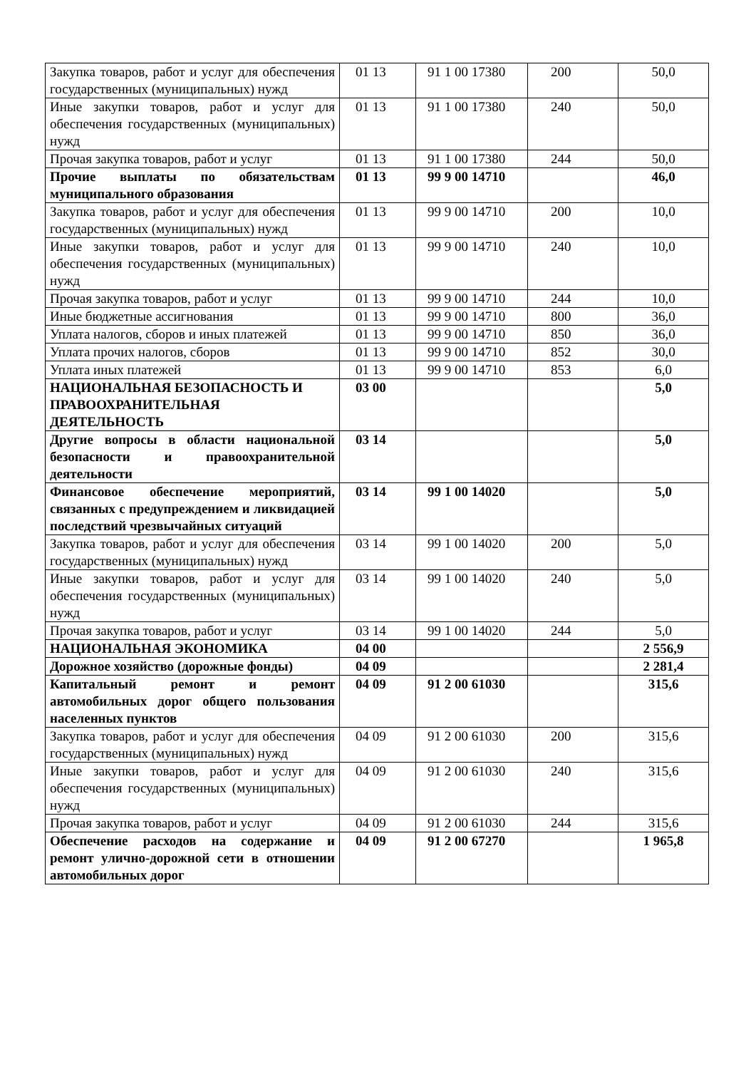| Закупка товаров, работ и услуг для обеспечения государственных (муниципальных) нужд | 01 13 | 91 1 00 17380 | 200 | 50,0 |
| Иные закупки товаров, работ и услуг для обеспечения государственных (муниципальных) нужд | 01 13 | 91 1 00 17380 | 240 | 50,0 |
| Прочая закупка товаров, работ и услуг | 01 13 | 91 1 00 17380 | 244 | 50,0 |
| Прочие выплаты по обязательствам муниципального образования | 01 13 | 99 9 00 14710 | | 46,0 |
| Закупка товаров, работ и услуг для обеспечения государственных (муниципальных) нужд | 01 13 | 99 9 00 14710 | 200 | 10,0 |
| Иные закупки товаров, работ и услуг для обеспечения государственных (муниципальных) нужд | 01 13 | 99 9 00 14710 | 240 | 10,0 |
| Прочая закупка товаров, работ и услуг | 01 13 | 99 9 00 14710 | 244 | 10,0 |
| Иные бюджетные ассигнования | 01 13 | 99 9 00 14710 | 800 | 36,0 |
| Уплата налогов, сборов и иных платежей | 01 13 | 99 9 00 14710 | 850 | 36,0 |
| Уплата прочих налогов, сборов | 01 13 | 99 9 00 14710 | 852 | 30,0 |
| Уплата иных платежей | 01 13 | 99 9 00 14710 | 853 | 6,0 |
| НАЦИОНАЛЬНАЯ БЕЗОПАСНОСТЬ И ПРАВООХРАНИТЕЛЬНАЯ ДЕЯТЕЛЬНОСТЬ | 03 00 | | | 5,0 |
| Другие вопросы в области национальной безопасности и правоохранительной деятельности | 03 14 | | | 5,0 |
| Финансовое обеспечение мероприятий, связанных с предупреждением и ликвидацией последствий чрезвычайных ситуаций | 03 14 | 99 1 00 14020 | | 5,0 |
| Закупка товаров, работ и услуг для обеспечения государственных (муниципальных) нужд | 03 14 | 99 1 00 14020 | 200 | 5,0 |
| Иные закупки товаров, работ и услуг для обеспечения государственных (муниципальных) нужд | 03 14 | 99 1 00 14020 | 240 | 5,0 |
| Прочая закупка товаров, работ и услуг | 03 14 | 99 1 00 14020 | 244 | 5,0 |
| НАЦИОНАЛЬНАЯ ЭКОНОМИКА | 04 00 | | | 2 556,9 |
| Дорожное хозяйство (дорожные фонды) | 04 09 | | | 2 281,4 |
| Капитальный ремонт и ремонт автомобильных дорог общего пользования населенных пунктов | 04 09 | 91 2 00 61030 | | 315,6 |
| Закупка товаров, работ и услуг для обеспечения государственных (муниципальных) нужд | 04 09 | 91 2 00 61030 | 200 | 315,6 |
| Иные закупки товаров, работ и услуг для обеспечения государственных (муниципальных) нужд | 04 09 | 91 2 00 61030 | 240 | 315,6 |
| Прочая закупка товаров, работ и услуг | 04 09 | 91 2 00 61030 | 244 | 315,6 |
| Обеспечение расходов на содержание и ремонт улично-дорожной сети в отношении автомобильных дорог | 04 09 | 91 2 00 67270 | | 1 965,8 |